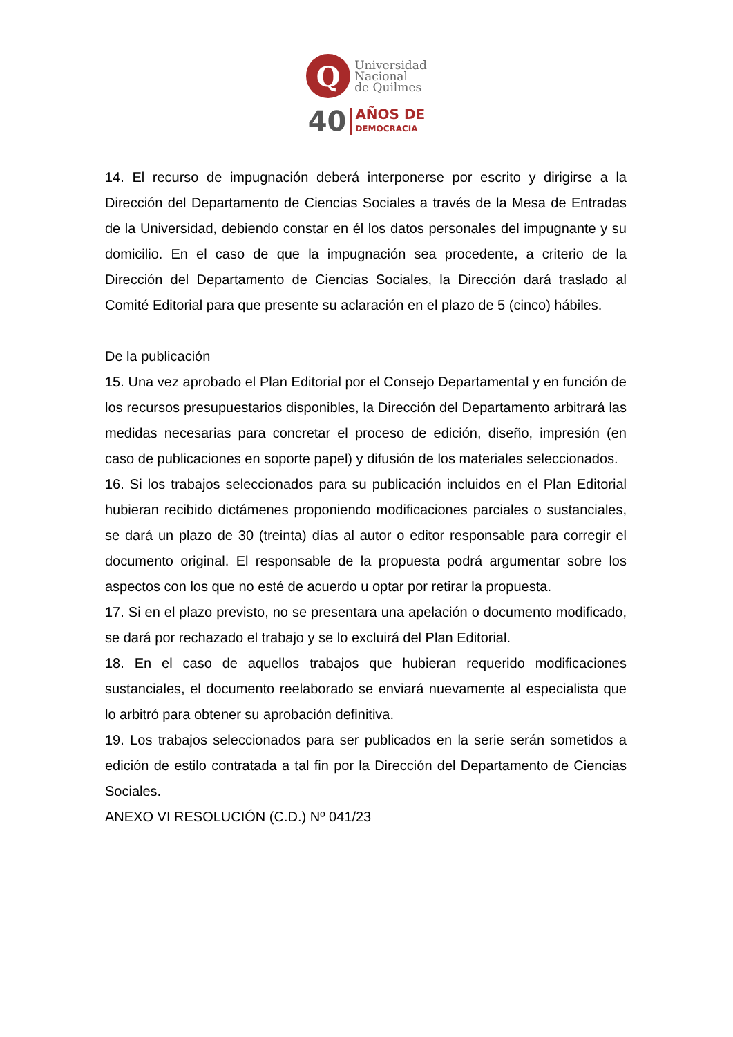Q
Universidad
Nacional
de Quilmes
40
AÑOS DE
DEMOCRACIA
14. El recurso de impugnación deberá interponerse por escrito y dirigirse a la Dirección del Departamento de Ciencias Sociales a través de la Mesa de Entradas de la Universidad, debiendo constar en él los datos personales del impugnante y su domicilio. En el caso de que la impugnación sea procedente, a criterio de la Dirección del Departamento de Ciencias Sociales, la Dirección dará traslado al Comité Editorial para que presente su aclaración en el plazo de 5 (cinco) hábiles.
De la publicación
15. Una vez aprobado el Plan Editorial por el Consejo Departamental y en función de los recursos presupuestarios disponibles, la Dirección del Departamento arbitrará las medidas necesarias para concretar el proceso de edición, diseño, impresión (en caso de publicaciones en soporte papel) y difusión de los materiales seleccionados.
16. Si los trabajos seleccionados para su publicación incluidos en el Plan Editorial hubieran recibido dictámenes proponiendo modificaciones parciales o sustanciales, se dará un plazo de 30 (treinta) días al autor o editor responsable para corregir el documento original. El responsable de la propuesta podrá argumentar sobre los aspectos con los que no esté de acuerdo u optar por retirar la propuesta.
17. Si en el plazo previsto, no se presentara una apelación o documento modificado, se dará por rechazado el trabajo y se lo excluirá del Plan Editorial.
18. En el caso de aquellos trabajos que hubieran requerido modificaciones sustanciales, el documento reelaborado se enviará nuevamente al especialista que lo arbitró para obtener su aprobación definitiva.
19. Los trabajos seleccionados para ser publicados en la serie serán sometidos a edición de estilo contratada a tal fin por la Dirección del Departamento de Ciencias Sociales.
ANEXO VI RESOLUCIÓN (C.D.) Nº 041/23